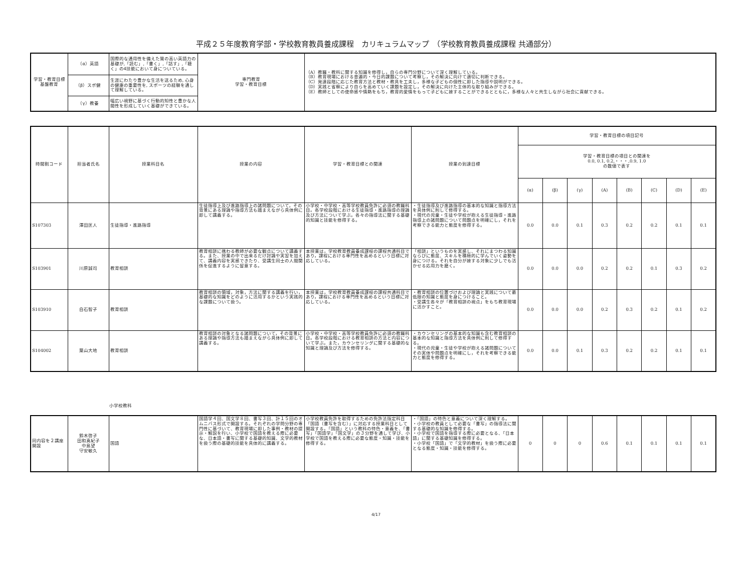平成２５年度教育学部・学校教育教員養成課程　カリキュラムマップ　（学校教育教員養成課程 共通部分）
| 学習・教育目標 基盤教育 | （α）英語 | 国際的な通用性を備えた質の高い英語力の基礎が,「読む」,「書く」,「話す」,「聴く」の4技能において身についている。 | 専門教育 学習・教育目標 | （A）教職・教科に関する知識を修得し，自らの専門分野について深く理解している。 （B）教育現場における普遍的・今日的課題について考察し，その解決に向けて適切に判断できる。 （C）発達段階に応じた教育方法と教材・教具を工夫し，多様な子どもの個性に即した指導や説明ができる。 （D）実践と省察により自らを高めていく課題を設定し，その解決に向けた主体的な取り組みができる。 （E）教師としての使命感や情熱をもち，教育的愛情をもって子どもに接することができるとともに，多様な人々と共生しながら社会に貢献できる。 |
| | （β）スポ健 | 生涯にわたり豊かな生活を送るため, 心身の健康の重要性を, スポーツの経験を通して理解している。 | | |
| | （γ）教養 | 幅広い視野に基づく行動的知性と豊かな人間性を形成していく基礎ができている。 | | |
| 時間割コード | 担当者氏名 | 授業科目名 | 授業の内容 | 学習・教育目標との関連 | 授業の到達目標 | 学習・教育目標の項目記号 | | | | | | | |
| --- | --- | --- | --- | --- | --- | --- | --- | --- | --- | --- | --- | --- | --- |
| | | | | | | 学習・教育目標の項目との関連を 0.0, 0.1, 0.2,・・・,0.9, 1.0 の数値で表す | | | | | | | |
| | | | | | | (α) | (β) | (γ) | (A) | (B) | (C) | (D) | (E) |
| S107303 | 澤田匡人 | 生徒指導・進路指導 | 生徒指導上及び進路指導上の諸問題について，その背景にある理論や指導方法も踏まえながら具体例に即して講義する。 | 小学校・中学校・高等学校教員免許に必須の教職科目。各学校段階における生徒指導・進路指導の理論及び方法について学ぶ。各々の指導法に関する基礎的知識と技能を修得する。 | ・生徒指導及び進路指導の基本的な知識と指導方法を具体例に則して修得する。 ・現代の児童・生徒や学校が抱える生徒指導・進路指導上の諸問題について問題点を明確にし，それを考察できる能力と態度を修得する。 | 0.0 | 0.0 | 0.1 | 0.3 | 0.2 | 0.2 | 0.1 | 0.1 |
| S103901 | 川原誠司 | 教育相談 | 教育相談に携わる教師が必要な観点について講義する。また、授業の中で出来るだけ討論や実習を加えて、講義内容を実感できたり、受講生同士の人間関係を促進するように留意する。 | 本授業は，学校教育教員養成課程の課程共通科目であり，課程における専門性を高めるという目標に対応している。 | 「相談」というものを実感し、それにまつわる知識ならびに態度、スキルを積極的に学んでいく姿勢を身につける。それを自分が接する対象に少しでも活かせる応用力を磨く。 | 0.0 | 0.0 | 0.0 | 0.2 | 0.2 | 0.1 | 0.3 | 0.2 |
| S103910 | 白石智子 | 教育相談 | 教育相談の領域，対象，方法に関する講義を行い，基礎的な知識をどのように活用するかという実践的な課題について扱う。 | 本授業は，学校教育教員養成課程の課程共通科目であり，課程における専門性を高めるという目標に対応している。 | ・教育相談の位置づけおよび理論と実践について最低限の知識と態度を身につけること。 ・受講生各々が「教育相談の視点」をもち教育現場に活かすこと。 | 0.0 | 0.0 | 0.0 | 0.2 | 0.3 | 0.2 | 0.1 | 0.2 |
| S104002 | 葉山大地 | 教育相談 | 教育相談の対象となる諸問題について，その背景にある理論や指導方法も踏まえながら具体例に即して講義する。 | 小学校・中学校・高等学校教員免許に必須の教職科目。各学校段階における教育相談の方法と内容について学ぶ。また，カウンセリングに関する基礎的な知識と理論及び方法を修得する。 | ・カウンセリングの基本的な知識も含む教育相談の基本的な知識と指導方法を具体例に則して修得する。 ・現代の児童・生徒や学校が抱える諸問題についてその実体や問題点を明確にし，それを考察できる能力と態度を修得する。 | 0.0 | 0.0 | 0.1 | 0.3 | 0.2 | 0.2 | 0.1 | 0.1 |
小学校教科
| 同内容を２講座開設 | 鈴木啓子 田和真紀子 中島望 守安敏久 | 国語 | 国語学４回、国文学８回、書写３回、計１５回のオムニバス形式で開設する。それぞれの学問分野の専門性に基づいて、教育現場に即した事例・教材の提示・解説を行い、小学校で国語を教える際に必要な、日本語・書写に関する基礎的知識、文学的教材を扱う際の基礎的技能を具体的に講義する。 | 小学校教員免許を取得するための免許法指定科目「国語（書写を含む）」に対応する授業科目として開設する。「国語」という教科の特色・意義を、「書写」「国語学」「国文学」の３分野を通して学び、小学校で国語を教える際に必要な態度・知識・技能を修得する。 | ・「国語」の特色と意義について深く理解する。 ・小学校の教員として必要な「書写」の指導法に関する基礎的な知識を修得する。 ・小学校で国語を指導する際に必要となる、「日本語」に関する基礎知識を修得する。 ・小学校「国語」で「文学的教材」を扱う際に必要となる態度・知識・技能を修得する。 | 0 | 0 | 0 | 0.6 | 0.1 | 0.1 | 0.1 | 0.1 |
4/17